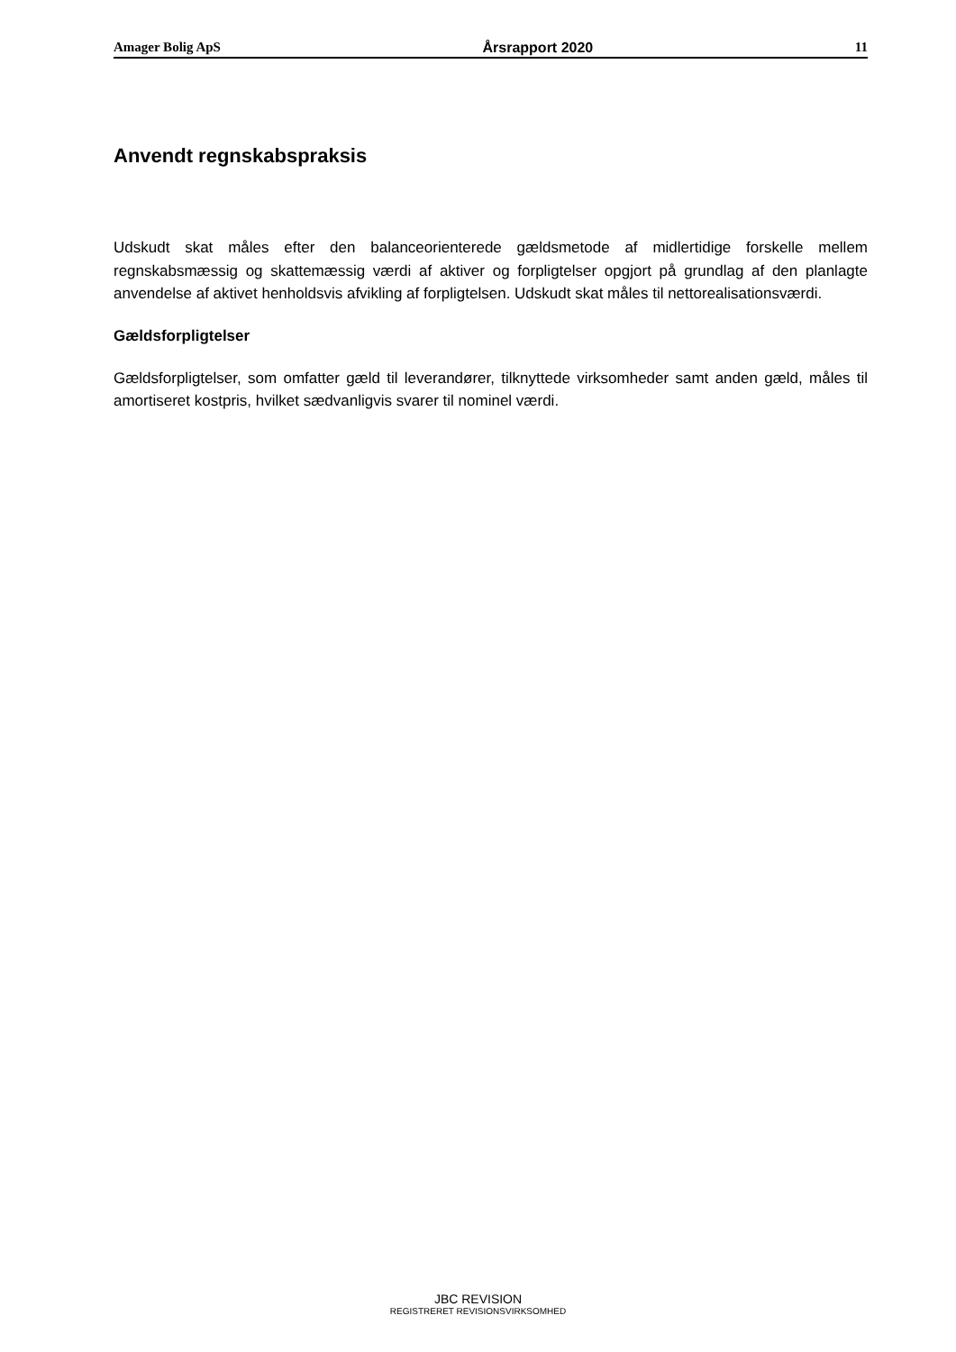Amager Bolig ApS Årsrapport 2020 11
Anvendt regnskabspraksis
Udskudt skat måles efter den balanceorienterede gældsmetode af midlertidige forskelle mellem regnskabsmæssig og skattemæssig værdi af aktiver og forpligtelser opgjort på grundlag af den planlagte anvendelse af aktivet henholdsvis afvikling af forpligtelsen. Udskudt skat måles til net­torealisationsværdi.
Gældsforpligtelser
Gældsforpligtelser, som omfatter gæld til leverandører, tilknyttede virksomheder samt anden gæld, måles til amortiseret kostpris, hvilket sædvanligvis svarer til nominel værdi.
JBC REVISION
REGISTRERET REVISIONSVIRKSOMHED